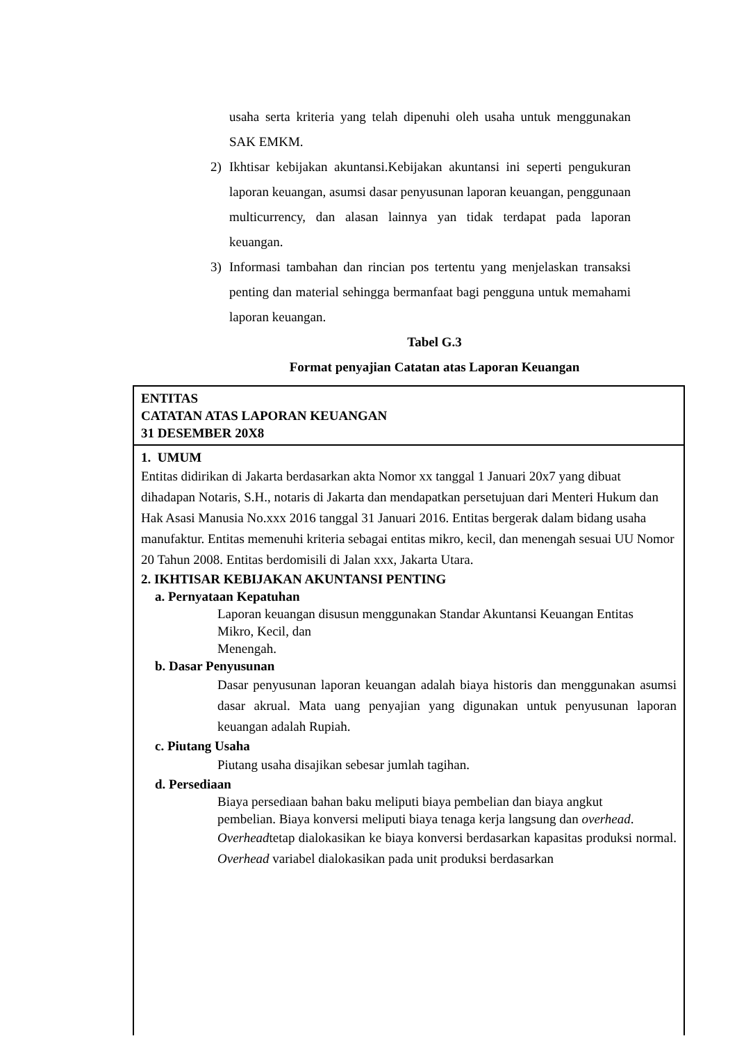usaha serta kriteria yang telah dipenuhi oleh usaha untuk menggunakan SAK EMKM.
2) Ikhtisar kebijakan akuntansi.Kebijakan akuntansi ini seperti pengukuran laporan keuangan, asumsi dasar penyusunan laporan keuangan, penggunaan multicurrency, dan alasan lainnya yan tidak terdapat pada laporan keuangan.
3) Informasi tambahan dan rincian pos tertentu yang menjelaskan transaksi penting dan material sehingga bermanfaat bagi pengguna untuk memahami laporan keuangan.
Tabel G.3
Format penyajian Catatan atas Laporan Keuangan
| ENTITAS CATATAN ATAS LAPORAN KEUANGAN 31 DESEMBER 20X8 |
| 1. UMUM Entitas didirikan di Jakarta berdasarkan akta Nomor xx tanggal 1 Januari 20x7 yang dibuat dihadapan Notaris, S.H., notaris di Jakarta dan mendapatkan persetujuan dari Menteri Hukum dan Hak Asasi Manusia No.xxx 2016 tanggal 31 Januari 2016. Entitas bergerak dalam bidang usaha manufaktur. Entitas memenuhi kriteria sebagai entitas mikro, kecil, dan menengah sesuai UU Nomor 20 Tahun 2008. Entitas berdomisili di Jalan xxx, Jakarta Utara. 2. IKHTISAR KEBIJAKAN AKUNTANSI PENTING a. Pernyataan Kepatuhan Laporan keuangan disusun menggunakan Standar Akuntansi Keuangan Entitas Mikro, Kecil, dan Menengah. b. Dasar Penyusunan Dasar penyusunan laporan keuangan adalah biaya historis dan menggunakan asumsi dasar akrual. Mata uang penyajian yang digunakan untuk penyusunan laporan keuangan adalah Rupiah. c. Piutang Usaha Piutang usaha disajikan sebesar jumlah tagihan. d. Persediaan Biaya persediaan bahan baku meliputi biaya pembelian dan biaya angkut pembelian. Biaya konversi meliputi biaya tenaga kerja langsung dan overhead . Overhead tetap dialokasikan ke biaya konversi berdasarkan kapasitas produksi normal. Overhead variabel dialokasikan pada unit produksi berdasarkan |